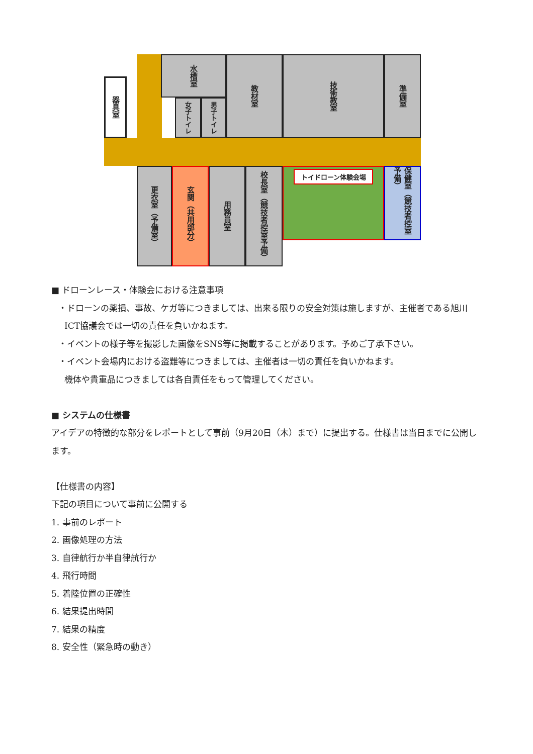器具室
水槽室
女子トイレ
男子トイレ
教材室
技術教室
準備室
更衣室（予備室）
玄関（共用部分）
用務員室
校長室（競技者控室予備）
トイドローン体験会場
保健室（競技者控室予備）
■ ドローンレース・体験会における注意事項
・ドローンの薬損、事故、ケガ等につきましては、出来る限りの安全対策は施しますが、主催者である旭川
ICT協議会では一切の責任を負いかねます。
・イベントの様子等を撮影した画像をSNS等に掲載することがあります。予めご了承下さい。
・イベント会場内における盗難等につきましては、主催者は一切の責任を負いかねます。
機体や貴重品につきましては各自責任をもって管理してください。
■ システムの仕様書
アイデアの特徴的な部分をレポートとして事前（9月20日（木）まで）に提出する。仕様書は当日までに公開します。
【仕様書の内容】
下記の項目について事前に公開する
1. 事前のレポート
2. 画像処理の方法
3. 自律航行か半自律航行か
4. 飛行時間
5. 着陸位置の正確性
6. 結果提出時間
7. 結果の精度
8. 安全性（緊急時の動き）